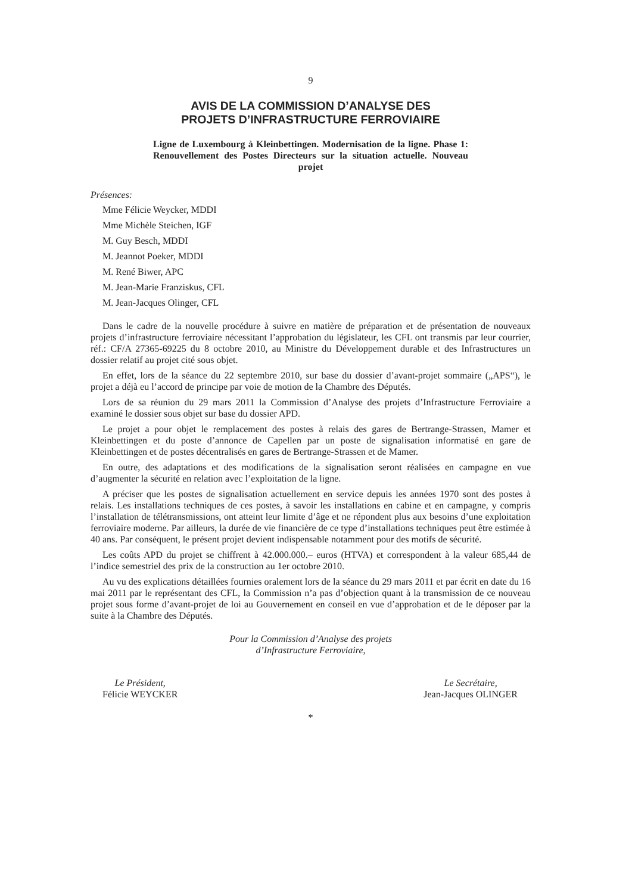9
AVIS DE LA COMMISSION D’ANALYSE DES
PROJETS D’INFRASTRUCTURE FERROVIAIRE
Ligne de Luxembourg à Kleinbettingen. Modernisation de la ligne. Phase 1: Renouvellement des Postes Directeurs sur la situation actuelle. Nouveau projet
Présences:
Mme Félicie Weycker, MDDI
Mme Michèle Steichen, IGF
M. Guy Besch, MDDI
M. Jeannot Poeker, MDDI
M. René Biwer, APC
M. Jean-Marie Franziskus, CFL
M. Jean-Jacques Olinger, CFL
Dans le cadre de la nouvelle procédure à suivre en matière de préparation et de présentation de nouveaux projets d’infrastructure ferroviaire nécessitant l’approbation du législateur, les CFL ont transmis par leur courrier, réf.: CF/A 27365-69225 du 8 octobre 2010, au Ministre du Développement durable et des Infrastructures un dossier relatif au projet cité sous objet.
En effet, lors de la séance du 22 septembre 2010, sur base du dossier d’avant-projet sommaire („APS“), le projet a déjà eu l’accord de principe par voie de motion de la Chambre des Députés.
Lors de sa réunion du 29 mars 2011 la Commission d’Analyse des projets d’Infrastructure Ferroviaire a examiné le dossier sous objet sur base du dossier APD.
Le projet a pour objet le remplacement des postes à relais des gares de Bertrange-Strassen, Mamer et Kleinbettingen et du poste d’annonce de Capellen par un poste de signalisation informatisé en gare de Kleinbettingen et de postes décentralisés en gares de Bertrange-Strassen et de Mamer.
En outre, des adaptations et des modifications de la signalisation seront réalisées en campagne en vue d’augmenter la sécurité en relation avec l’exploitation de la ligne.
A préciser que les postes de signalisation actuellement en service depuis les années 1970 sont des postes à relais. Les installations techniques de ces postes, à savoir les installations en cabine et en campagne, y compris l’installation de télétransmissions, ont atteint leur limite d’âge et ne répondent plus aux besoins d’une exploitation ferroviaire moderne. Par ailleurs, la durée de vie financière de ce type d’installations techniques peut être estimée à 40 ans. Par conséquent, le présent projet devient indispensable notamment pour des motifs de sécurité.
Les coûts APD du projet se chiffrent à 42.000.000.– euros (HTVA) et correspondent à la valeur 685,44 de l’indice semestriel des prix de la construction au 1er octobre 2010.
Au vu des explications détaillées fournies oralement lors de la séance du 29 mars 2011 et par écrit en date du 16 mai 2011 par le représentant des CFL, la Commission n’a pas d’objection quant à la transmission de ce nouveau projet sous forme d’avant-projet de loi au Gouvernement en conseil en vue d’approbation et de le déposer par la suite à la Chambre des Députés.
Pour la Commission d’Analyse des projets
d’Infrastructure Ferroviaire,
Le Président,
Félicie WEYCKER
Le Secrétaire,
Jean-Jacques OLINGER
*